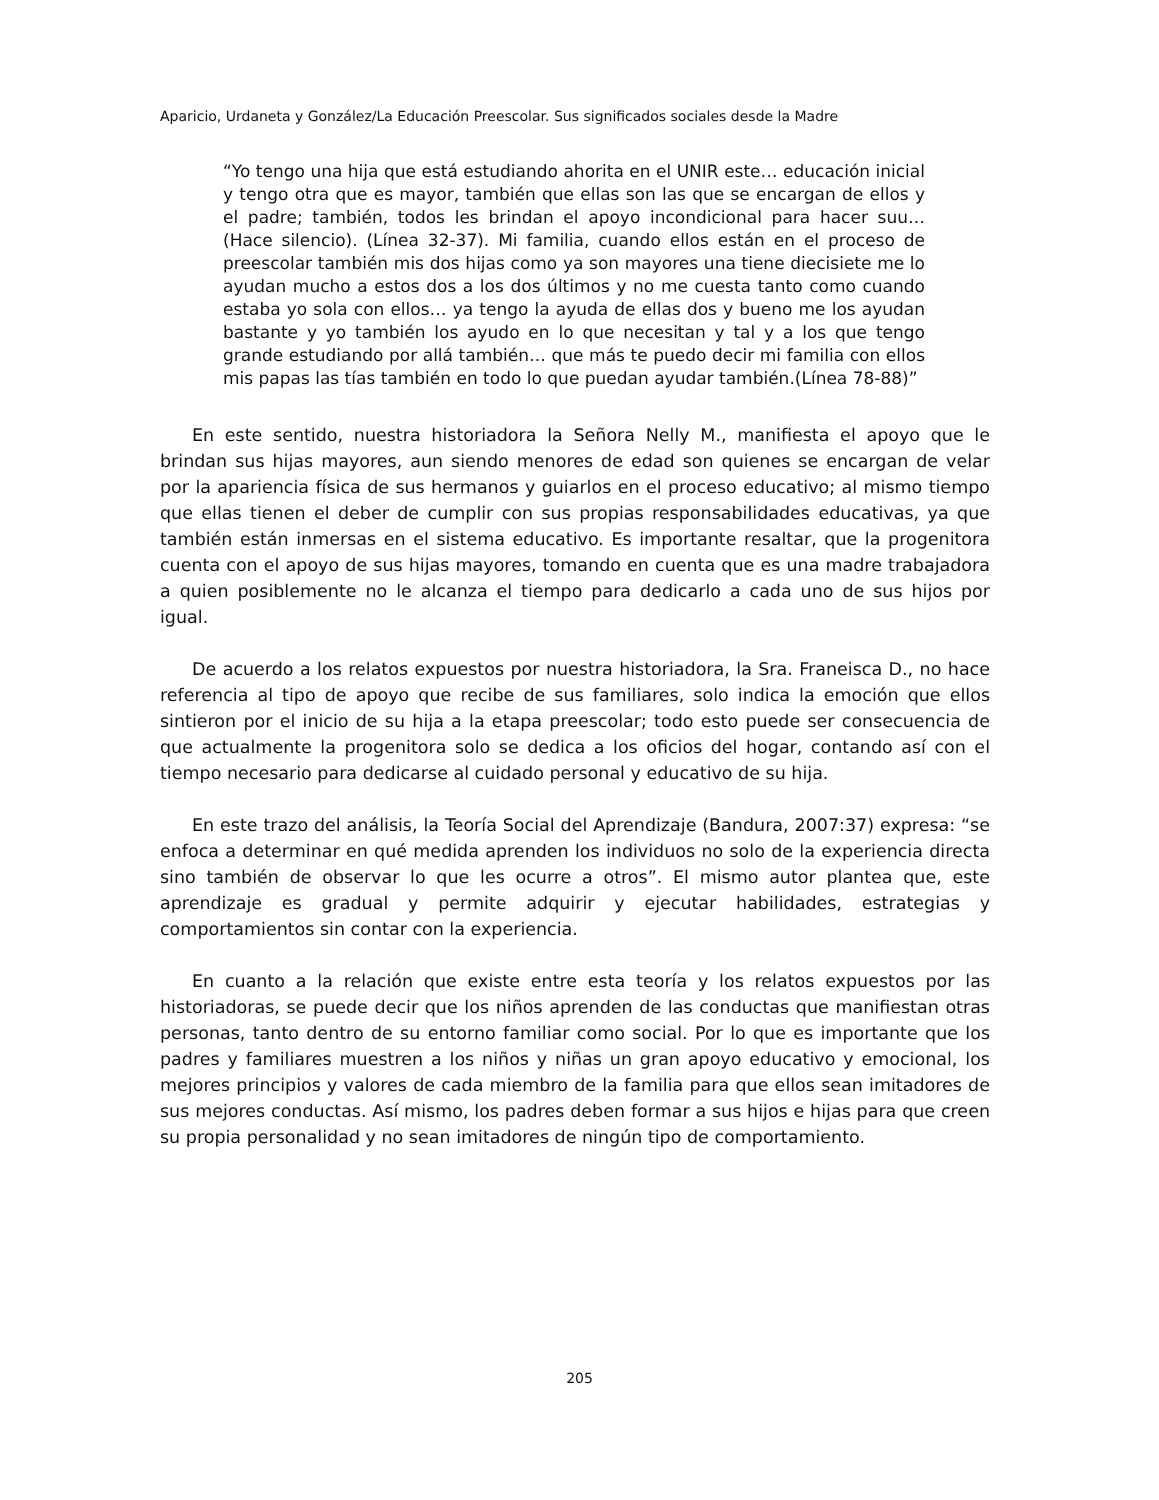Aparicio, Urdaneta y González/La Educación Preescolar. Sus significados sociales desde la Madre
“Yo tengo una hija que está estudiando ahorita en el UNIR este… educación inicial y tengo otra que es mayor, también que ellas son las que se encargan de ellos y el padre; también, todos les brindan el apoyo incondicional para hacer suu… (Hace silencio). (Línea 32-37). Mi familia, cuando ellos están en el proceso de preescolar también mis dos hijas como ya son mayores una tiene diecisiete me lo ayudan mucho a estos dos a los dos últimos y no me cuesta tanto como cuando estaba yo sola con ellos… ya tengo la ayuda de ellas dos y bueno me los ayudan bastante y yo también los ayudo en lo que necesitan y tal y a los que tengo grande estudiando por allá también… que más te puedo decir mi familia con ellos mis papas las tías también en todo lo que puedan ayudar también.(Línea 78-88)”
En este sentido, nuestra historiadora la Señora Nelly M., manifiesta el apoyo que le brindan sus hijas mayores, aun siendo menores de edad son quienes se encargan de velar por la apariencia física de sus hermanos y guiarlos en el proceso educativo; al mismo tiempo que ellas tienen el deber de cumplir con sus propias responsabilidades educativas, ya que también están inmersas en el sistema educativo. Es importante resaltar, que la progenitora cuenta con el apoyo de sus hijas mayores, tomando en cuenta que es una madre trabajadora a quien posiblemente no le alcanza el tiempo para dedicarlo a cada uno de sus hijos por igual.
De acuerdo a los relatos expuestos por nuestra historiadora, la Sra. Franeisca D., no hace referencia al tipo de apoyo que recibe de sus familiares, solo indica la emoción que ellos sintieron por el inicio de su hija a la etapa preescolar; todo esto puede ser consecuencia de que actualmente la progenitora solo se dedica a los oficios del hogar, contando así con el tiempo necesario para dedicarse al cuidado personal y educativo de su hija.
En este trazo del análisis, la Teoría Social del Aprendizaje (Bandura, 2007:37) expresa: “se enfoca a determinar en qué medida aprenden los individuos no solo de la experiencia directa sino también de observar lo que les ocurre a otros”. El mismo autor plantea que, este aprendizaje es gradual y permite adquirir y ejecutar habilidades, estrategias y comportamientos sin contar con la experiencia.
En cuanto a la relación que existe entre esta teoría y los relatos expuestos por las historiadoras, se puede decir que los niños aprenden de las conductas que manifiestan otras personas, tanto dentro de su entorno familiar como social. Por lo que es importante que los padres y familiares muestren a los niños y niñas un gran apoyo educativo y emocional, los mejores principios y valores de cada miembro de la familia para que ellos sean imitadores de sus mejores conductas. Así mismo, los padres deben formar a sus hijos e hijas para que creen su propia personalidad y no sean imitadores de ningún tipo de comportamiento.
205